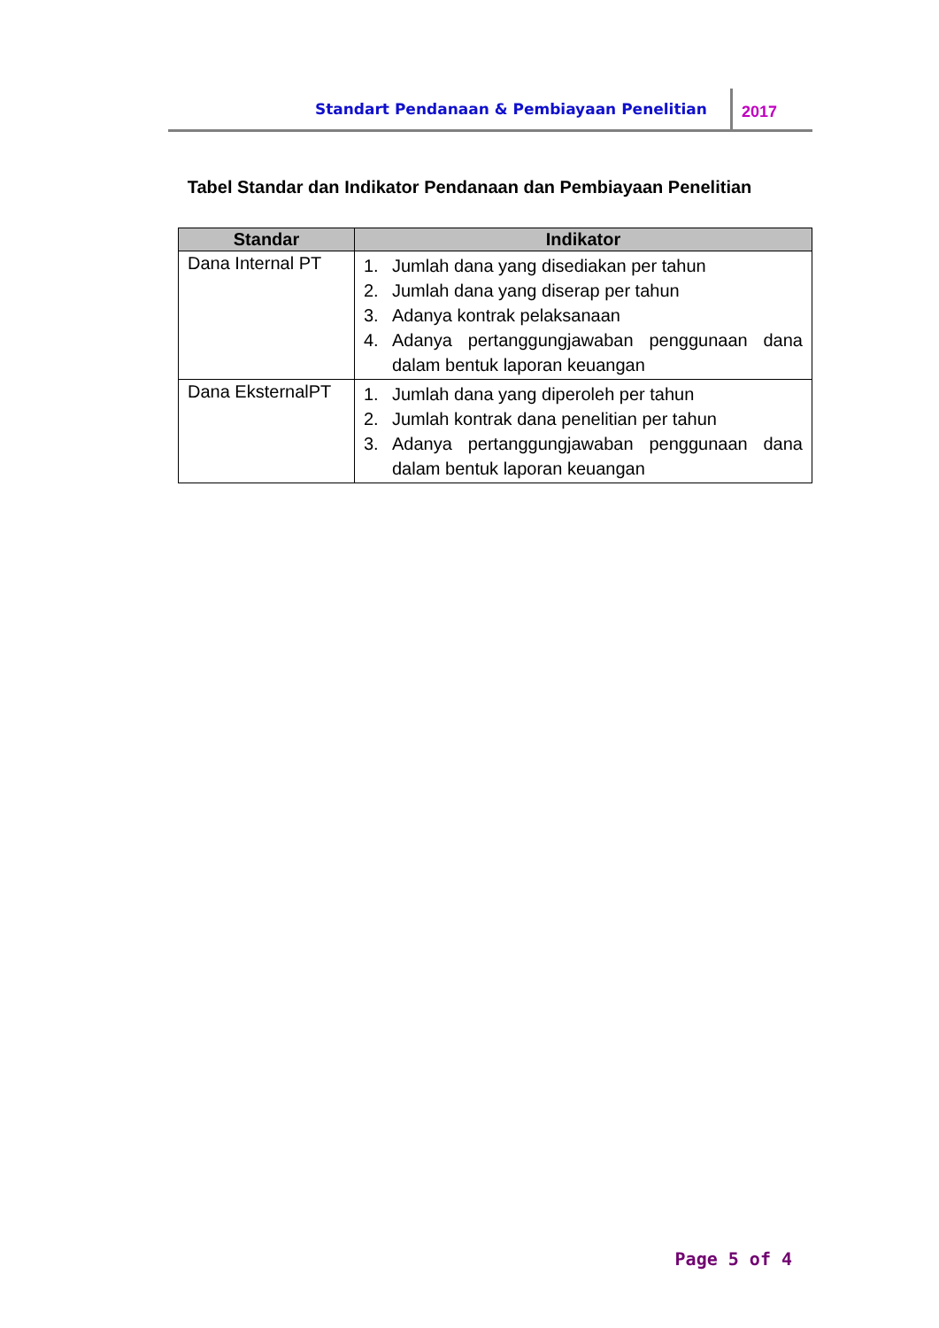Standart Pendanaan & Pembiayaan Penelitian 2017
Tabel Standar dan Indikator Pendanaan dan Pembiayaan Penelitian
| Standar | Indikator |
| --- | --- |
| Dana Internal PT | 1. Jumlah dana yang disediakan per tahun 2. Jumlah dana yang diserap per tahun 3. Adanya kontrak pelaksanaan 4. Adanya pertanggungjawaban penggunaan dana dalam bentuk laporan keuangan |
| Dana EksternalPT | 1. Jumlah dana yang diperoleh per tahun 2. Jumlah kontrak dana penelitian per tahun 3. Adanya pertanggungjawaban penggunaan dana dalam bentuk laporan keuangan |
Page 5 of 4